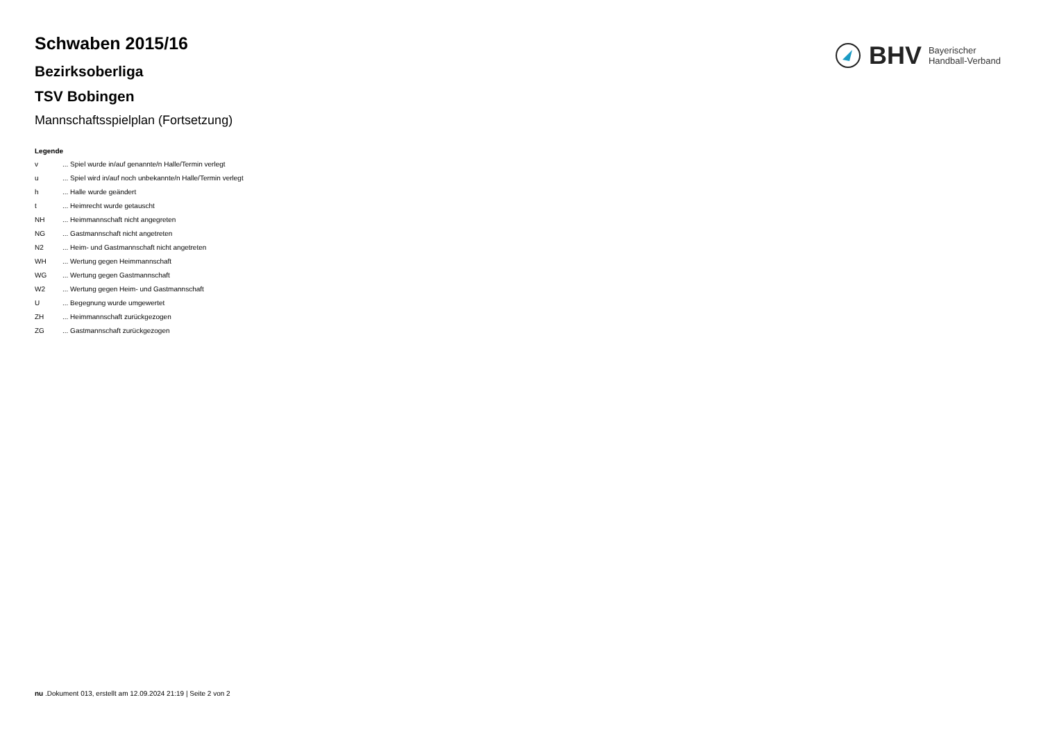BHV Bayerischer
Handball-Verband
Schwaben 2015/16
Bezirksoberliga
TSV Bobingen
Mannschaftsspielplan (Fortsetzung)
Legende
| v | ... Spiel wurde in/auf genannte/n Halle/Termin verlegt |
| u | ... Spiel wird in/auf noch unbekannte/n Halle/Termin verlegt |
| h | ... Halle wurde geändert |
| t | ... Heimrecht wurde getauscht |
| NH | ... Heimmannschaft nicht angegreten |
| NG | ... Gastmannschaft nicht angetreten |
| N2 | ... Heim- und Gastmannschaft nicht angetreten |
| WH | ... Wertung gegen Heimmannschaft |
| WG | ... Wertung gegen Gastmannschaft |
| W2 | ... Wertung gegen Heim- und Gastmannschaft |
| U | ... Begegnung wurde umgewertet |
| ZH | ... Heimmannschaft zurückgezogen |
| ZG | ... Gastmannschaft zurückgezogen |
nu .Dokument 013, erstellt am 12.09.2024 21:19 | Seite 2 von 2